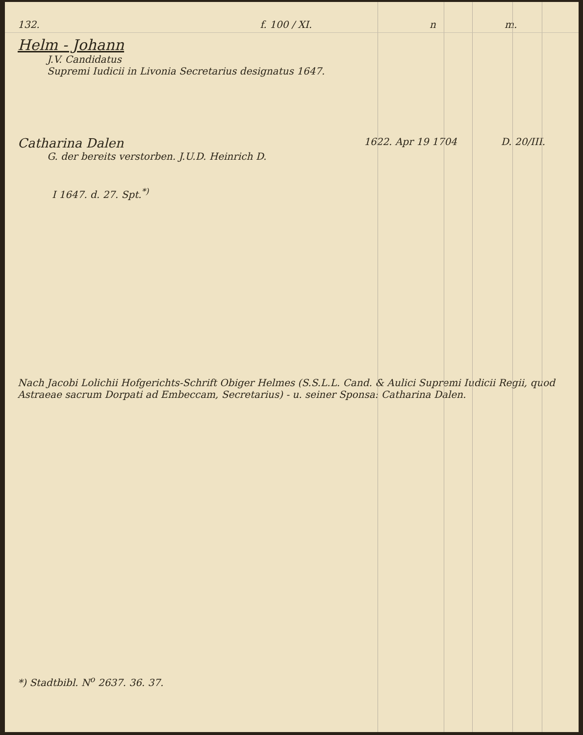132. f. 100 / XI. n m.
Helm - Johann
J.V. Candidatus
Supremi Iudicii in Livonia Secretarius designatus 1647.
Catharina Dalen 1622. Apr 19 1704 D. 20/III.
G. der bereits verstorben. J.U.D. Heinrich D.
I 1647. d. 27. Spt.<sup>*)</sup>
Nach Jacobi Lolichii Hofgerichts-Schrift Obiger Helmes (S.S.L.L. Cand. & Aulici Supremi Iudicii Regii, quod Astraeae sacrum Dorpati ad Embeccam, Secretarius) - u. seiner Sponsa: Catharina Dalen.
*) Stadtbibl. N<sup>o</sup> 2637. 36. 37.